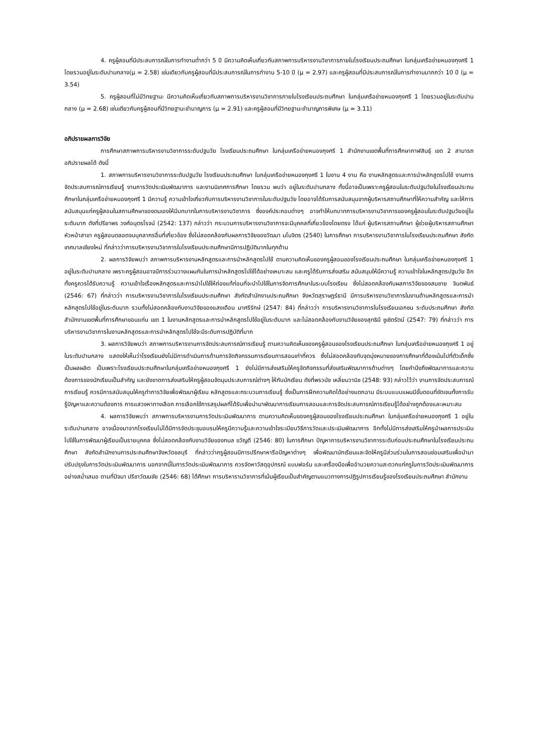4. ครูผู้สอนที่มีประสบการณ์ในการทำงานต่ำกว่า 5 ปี มีความคิดเห็นเกี่ยวกับสภาพการบริหารงานวิชาการภายในโรงเรียนประถมศึกษา ในกลุ่มเครือข่ายหนองกุงศรี 1 โดยรวมอยู่ในระดับปานกลาง(μ = 2.58) เช่นเดียวกับครูผู้สอนที่มีประสบการณ์ในการทำงาน 5-10 ปี (μ = 2.97) และครูผู้สอนที่มีประสบการณ์ในการทำงานมากกว่า 10 ปี (μ = 3.54)
5. ครูผู้สอนที่ไม่มีวิทยฐานะ มีความคิดเห็นเกี่ยวกับสภาพการบริหารงานวิชาการภายในโรงเรียนประถมศึกษา ในกลุ่มเครือข่ายหนองกุงศรี 1 โดยรวมอยู่ในระดับปานกลาง (μ = 2.68) เช่นเดียวกับครูผู้สอนที่มีวิทยฐานะชำนาญการ (μ = 2.91) และครูผู้สอนที่มีวิทยฐานะชำนาญการพิเศษ (μ = 3.11)
อภิปรายผลการวิจัย
การศึกษาสภาพการบริหารงานวิชาการระดับปฐมวัย โรงเรียนประถมศึกษา ในกลุ่มเครือข่ายหนองกุงศรี 1 สำนักงานเขตพื้นที่การศึกษากาฬสินธุ์ เขต 2 สามารถอภิปรายผลได้ ดังนี้
1. สภาพการบริหารงานวิชาการระดับปฐมวัย โรงเรียนประถมศึกษา ในกลุ่มเครือข่ายหนองกุงศรี 1 ในงาน 4 งาน คือ งานหลักสูตรและการนำหลักสูตรไปใช้ งานการจัดประสบการณ์การเรียนรู้ งานการวัดประเมินพัฒนาการ และงานนิเทศการศึกษา โดยรวม พบว่า อยู่ในระดับปานกลาง ทั้งนี้อาจเป็นเพราะครูผู้สอนในระดับปฐมวัยในโรงเรียนประถมศึกษาในกลุ่มเครือข่ายหนองกุงศรี 1 มีความรู้ ความเข้าใจเกี่ยวกับการบริหารงานวิชาการในระดับปฐมวัย โดยอาจได้รับการสนับสนุนจากผู้บริหารสถานศึกษาที่ให้ความสำคัญ และให้การสนับสนุนแก่ครูผู้สอนในสถานศึกษาของตนเองให้มีบทบาทในการบริหารงานวิชาการ ซึ่งองค์ประกอบต่างๆ อาจทำให้บทบาทการบริหารงานวิชาการของครูผู้สอนในระดับปฐมวัยอยู่ในระดับมาก ดังที่ปรียาพร วงศ์อนุตรโรจน์ (2542: 137) กล่าวว่า กระบวนการบริหารงานวิชาการจะมีบุคคลที่เกี่ยวข้องโดยตรง ได้แก่ ผู้บริหารสถานศึกษา ผู้ช่วยผู้บริหารสถานศึกษา หัวหน้าสาขา ครูผู้สอนตลอดจนบุคลากรอื่นที่เกี่ยวข้อง ซึ่งไม่สอดคล้องกับผลการวิจัยของวัฒนา มโนจิตร (2540) ในการศึกษา การบริหารงานวิชาการในโรงเรียนประถมศึกษา สังกัดเทศบาลเชียงใหม่ ที่กล่าวว่าการบริหารงานวิชาการในโรงเรียนประถมศึกษามีการปฏิบัติมากในทุกด้าน
2. ผลการวิจัยพบว่า สภาพการบริหารงานหลักสูตรและการนำหลักสูตรไปใช้ ตามความคิดเห็นของครูผู้สอนของโรงเรียนประถมศึกษา ในกลุ่มเครือข่ายหนองกุงศรี 1 อยู่ในระดับปานกลาง เพราะครูผู้สอนอาจมีการร่วมวางแผนกันในการนำหลักสูตรไปใช้ได้อย่างเหมาะสม และครูได้รับการส่งเสริม สนับสนุนให้มีความรู้ ความเข้าใจในหลักสูตรปฐมวัย อีกทั้งครูควรได้รับความรู้ ความเข้าใจเรื่องหลักสูตรและการนำไปใช้ให้ถ่องแท้ก่อนที่จะนำไปใช้ในการจัดการศึกษาในระบบโรงเรียน ซึ่งไม่สอดคล้องกับผลการวิจัยของสมชาย จินตพันธ์ (2546: 67) ที่กล่าวว่า การบริหารงานวิชาการในโรงเรียนประถมศึกษา สังกัดสำนักงานประถมศึกษา จังหวัดสุราษฎร์ธานี มีการบริหารงานวิชาการในงานด้านหลักสูตรและการนำหลักสูตรไปใช้อยู่ในระดับมาก รวมทั้งไม่สอดคล้องกับงานวิจัยของแสงเดือน มาศรีรักษ์ (2547: 84) ที่กล่าวว่า การบริหารงานวิชาการในโรงเรียนเอกชน ระดับประถมศึกษา สังกัดสำนักงานเขตพื้นที่การศึกษาขอนแก่น เขต 1 ในงานหลักสูตรและการนำหลักสูตรไปใช้อยู่ในระดับมาก และไม่สอดคล้องกับงานวิจัยของสุทธินี ชูเชิดรัตน์ (2547: 79) ที่กล่าวว่า การบริหารงานวิชาการในงานหลักสูตรและการนำหลักสูตรไปใช้จะมีระดับการปฏิบัติที่มาก
3. ผลการวิจัยพบว่า สภาพการบริหารงานการจัดประสบการณ์การเรียนรู้ ตามความคิดเห็นของครูผู้สอนของโรงเรียนประถมศึกษา ในกลุ่มเครือข่ายหนองกุงศรี 1 อยู่ในระดับปานกลาง แสดงให้เห็นว่าโรงเรียนยังไม่มีการดำเนินการด้านการจัดกิจกรรมการเรียนการสอนเท่าที่ควร ซึ่งไม่สอดคล้องกับจุดมุ่งหมายของการศึกษาที่ต้องเน้นไปที่ตัวเด็กซึ่งเป็นผลผลิต เป็นเพราะโรงเรียนประถมศึกษาในกลุ่มเครือข่ายหนองกุงศรี 1 ยังไม่มีการส่งเสริมให้ครูจัดกิจกรรมที่ส่งเสริมพัฒนาการด้านต่างๆ โดยคำนึงถึงพัฒนาการและความต้องการของนักเรียนเป็นสำคัญ และยังขาดการส่งเสริมให้ครูผู้สอนจัดมุมประสบการณ์ต่างๆ ให้กับนักเรียน ดังที่พรวนัช เหลี่ยมวานิช (2548: 93) กล่าวไว้ว่า งานการจัดประสบการณ์การเรียนรู้ ควรมีการสนับสนุนให้ครูทำการวิจัยเพื่อพัฒนาผู้เรียน หลักสูตรและกระบวนการเรียนรู้ ซึ่งเป็นการฝึกความคิดได้อย่างแตกฉาน มีระบบแบบแผนมีขั้นตอนที่ชัดเจนทั้งการรับรู้ปัญหาและความต้องการ การแสวงหาทางเลือก การเลือกใช้การสรุปผลที่ได้รับเพื่อนำมาพัฒนาการเรียนการสอนและการจัดประสบการณ์การเรียนรู้ได้อย่างถูกต้องและเหมาะสม
4. ผลการวิจัยพบว่า สภาพการบริหารงานการวัดประเมินพัฒนาการ ตามความคิดเห็นของครูผู้สอนของโรงเรียนประถมศึกษา ในกลุ่มเครือข่ายหนองกุงศรี 1 อยู่ในระดับปานกลาง อาจเนื่องมาจากโรงเรียนไม่ได้มีการจัดประชุมอบรมให้ครูมีความรู้และความเข้าใจระเบียบวิธีการวัดและประเมินพัฒนาการ อีกทั้งไม่มีการส่งเสริมให้ครูนำผลการประเมินไปใช้ในการพัฒนาผู้เรียนเป็นรายบุคคล ซึ่งไม่สอดคล้องกับงานวิจัยของกมล ขวัญดี (2546: 80) ในการศึกษา ปัญหาการบริหารงานวิชาการระดับก่อนประถมศึกษาในโรงเรียนประถมศึกษา สังกัดสำนักงานการประถมศึกษาจังหวัดชลบุรี ที่กล่าวว่าครูผู้สอนมีการปรึกษาหารือปัญหาต่างๆ เพื่อพัฒนานักเรียนและจัดให้ครูมีส่วนร่วมในการสอนซ่อมเสริมเพื่อนำมาปรับปรุงในการวัดประเมินพัฒนาการ นอกจากนี้ในการวัดประเมินพัฒนาการ ควรจัดหาวัสดุอุปกรณ์ แบบฟอร์ม และเครื่องมือเพื่ออำนวยความสะดวกแก่ครูในการวัดประเมินพัฒนาการอย่างสม่ำเสมอ ตามที่ปัจมา ปรีชาวัฒนชัย (2546: 68) ได้ศึกษา การบริหารานวิชาการที่เน้นผู้เรียนเป็นสำคัญตามแนวทางการปฏิรูปการเรียนรู้ของโรงเรียนประถมศึกษา สำนักงาน